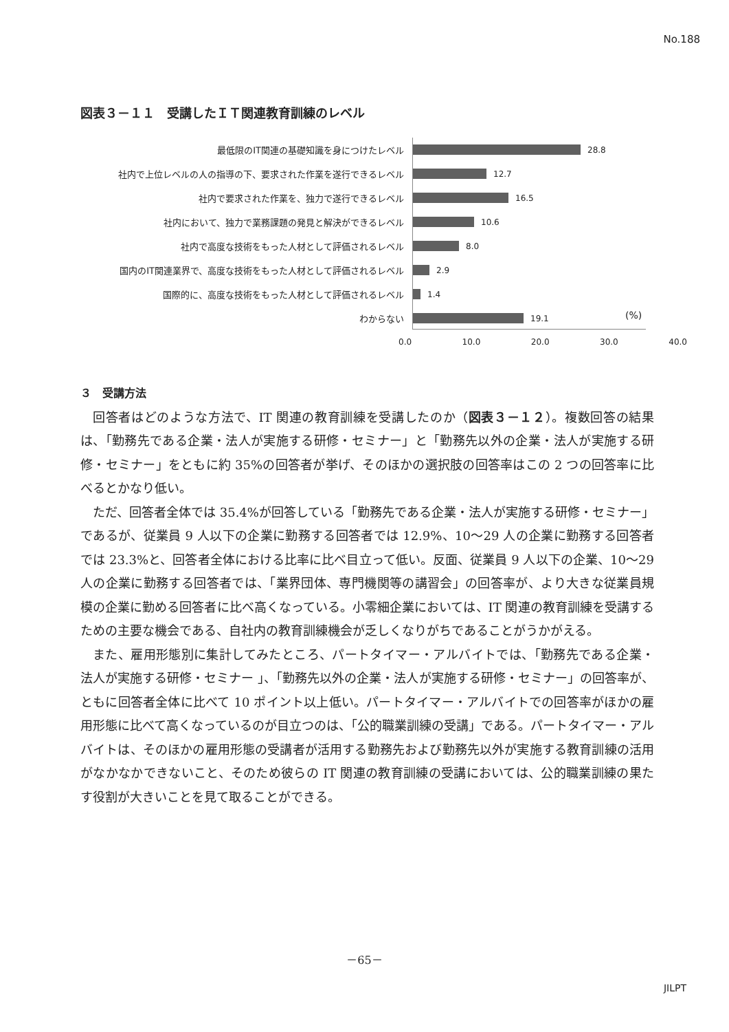No.188
図表３－１１　受講したＩＴ関連教育訓練のレベル
最低限のIT関連の基礎知識を身につけたレベル 28.8
社内で上位レベルの人の指導の下、要求された作業を遂行できるレベル 12.7
社内で要求された作業を、独力で遂行できるレベル 16.5
社内において、独力で業務課題の発見と解決ができるレベル 10.6
社内で高度な技術をもった人材として評価されるレベル 8.0
国内のIT関連業界で、高度な技術をもった人材として評価されるレベル 2.9
国際的に、高度な技術をもった人材として評価されるレベル 1.4
わからない 19.1
(%)
0.0 10.0 20.0 30.0 40.0
３　受講方法
回答者はどのような方法で、IT 関連の教育訓練を受講したのか（図表３－１２）。複数回答の結果は、「勤務先である企業・法人が実施する研修・セミナー」と「勤務先以外の企業・法人が実施する研修・セミナー」をともに約 35%の回答者が挙げ、そのほかの選択肢の回答率はこの 2 つの回答率に比べるとかなり低い。
ただ、回答者全体では 35.4%が回答している「勤務先である企業・法人が実施する研修・セミナー」であるが、従業員 9 人以下の企業に勤務する回答者では 12.9%、10～29 人の企業に勤務する回答者では 23.3%と、回答者全体における比率に比べ目立って低い。反面、従業員 9 人以下の企業、10～29 人の企業に勤務する回答者では、「業界団体、専門機関等の講習会」の回答率が、より大きな従業員規模の企業に勤める回答者に比べ高くなっている。小零細企業においては、IT 関連の教育訓練を受講するための主要な機会である、自社内の教育訓練機会が乏しくなりがちであることがうかがえる。
また、雇用形態別に集計してみたところ、パートタイマー・アルバイトでは、「勤務先である企業・法人が実施する研修・セミナー 」、「勤務先以外の企業・法人が実施する研修・セミナー」の回答率が、ともに回答者全体に比べて 10 ポイント以上低い。パートタイマー・アルバイトでの回答率がほかの雇用形態に比べて高くなっているのが目立つのは、「公的職業訓練の受講」である。パートタイマー・アルバイトは、そのほかの雇用形態の受講者が活用する勤務先および勤務先以外が実施する教育訓練の活用がなかなかできないこと、そのため彼らの IT 関連の教育訓練の受講においては、公的職業訓練の果たす役割が大きいことを見て取ることができる。
－65－
JILPT